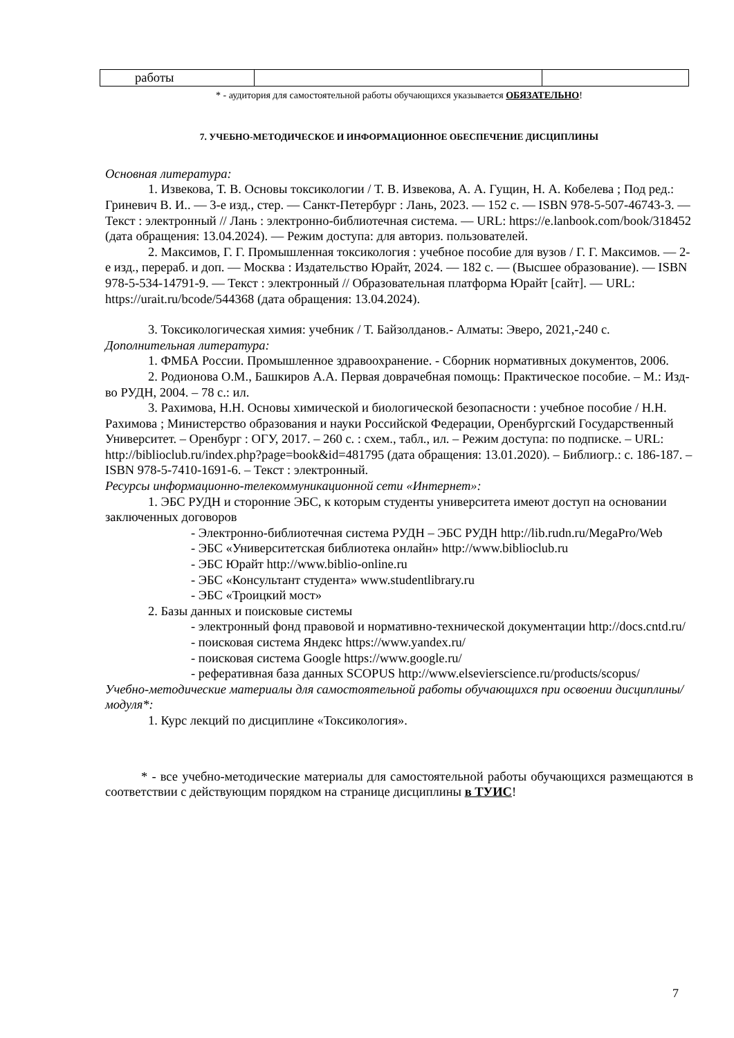| работы | | |
* - аудитория для самостоятельной работы обучающихся указывается ОБЯЗАТЕЛЬНО!
7. УЧЕБНО-МЕТОДИЧЕСКОЕ И ИНФОРМАЦИОННОЕ ОБЕСПЕЧЕНИЕ ДИСЦИПЛИНЫ
Основная литература:
1. Извекова, Т. В. Основы токсикологии / Т. В. Извекова, А. А. Гущин, Н. А. Кобелева ; Под ред.: Гриневич В. И.. — 3-е изд., стер. — Санкт-Петербург : Лань, 2023. — 152 с. — ISBN 978-5-507-46743-3. — Текст : электронный // Лань : электронно-библиотечная система. — URL: https://e.lanbook.com/book/318452 (дата обращения: 13.04.2024). — Режим доступа: для авториз. пользователей.
2. Максимов, Г. Г. Промышленная токсикология : учебное пособие для вузов / Г. Г. Максимов. — 2-е изд., перераб. и доп. — Москва : Издательство Юрайт, 2024. — 182 с. — (Высшее образование). — ISBN 978-5-534-14791-9. — Текст : электронный // Образовательная платформа Юрайт [сайт]. — URL: https://urait.ru/bcode/544368 (дата обращения: 13.04.2024).
3. Токсикологическая химия: учебник / Т. Байзолданов.- Алматы: Эверо, 2021,-240 с.
Дополнительная литература:
1. ФМБА России. Промышленное здравоохранение. - Сборник нормативных документов, 2006.
2. Родионова О.М., Башкиров А.А. Первая доврачебная помощь: Практическое пособие. – М.: Изд-во РУДН, 2004. – 78 с.: ил.
3. Рахимова, Н.Н. Основы химической и биологической безопасности : учебное пособие / Н.Н. Рахимова ; Министерство образования и науки Российской Федерации, Оренбургский Государственный Университет. – Оренбург : ОГУ, 2017. – 260 с. : схем., табл., ил. – Режим доступа: по подписке. – URL: http://biblioclub.ru/index.php?page=book&id=481795 (дата обращения: 13.01.2020). – Библиогр.: с. 186-187. – ISBN 978-5-7410-1691-6. – Текст : электронный.
Ресурсы информационно-телекоммуникационной сети «Интернет»:
1. ЭБС РУДН и сторонние ЭБС, к которым студенты университета имеют доступ на основании заключенных договоров
- Электронно-библиотечная система РУДН – ЭБС РУДН http://lib.rudn.ru/MegaPro/Web
- ЭБС «Университетская библиотека онлайн» http://www.biblioclub.ru
- ЭБС Юрайт http://www.biblio-online.ru
- ЭБС «Консультант студента» www.studentlibrary.ru
- ЭБС «Троицкий мост»
2. Базы данных и поисковые системы
- электронный фонд правовой и нормативно-технической документации http://docs.cntd.ru/
- поисковая система Яндекс https://www.yandex.ru/
- поисковая система Google https://www.google.ru/
- реферативная база данных SCOPUS http://www.elsevierscience.ru/products/scopus/
Учебно-методические материалы для самостоятельной работы обучающихся при освоении дисциплины/модуля*:
1. Курс лекций по дисциплине «Токсикология».
* - все учебно-методические материалы для самостоятельной работы обучающихся размещаются в соответствии с действующим порядком на странице дисциплины в ТУИС!
7